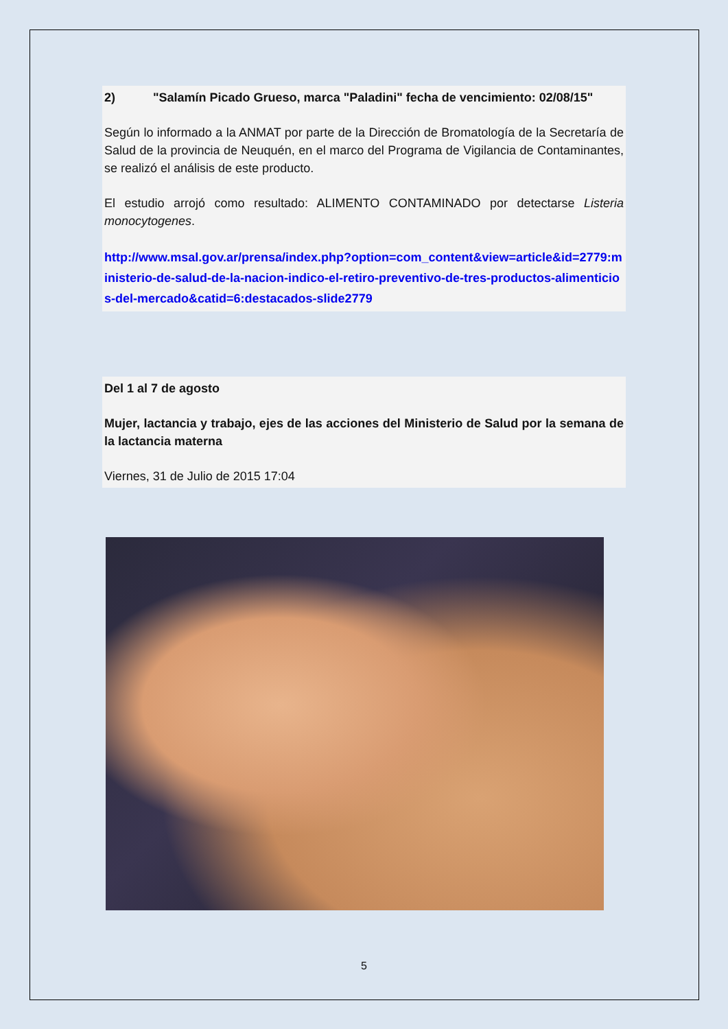2) "Salamín Picado Grueso, marca "Paladini" fecha de vencimiento: 02/08/15"
Según lo informado a la ANMAT por parte de la Dirección de Bromatología de la Secretaría de Salud de la provincia de Neuquén, en el marco del Programa de Vigilancia de Contaminantes, se realizó el análisis de este producto.
El estudio arrojó como resultado: ALIMENTO CONTAMINADO por detectarse Listeria monocytogenes.
http://www.msal.gov.ar/prensa/index.php?option=com_content&view=article&id=2779:ministerio-de-salud-de-la-nacion-indico-el-retiro-preventivo-de-tres-productos-alimenticios-del-mercado&catid=6:destacados-slide2779
Del 1 al 7 de agosto
Mujer, lactancia y trabajo, ejes de las acciones del Ministerio de Salud por la semana de la lactancia materna
Viernes, 31 de Julio de 2015 17:04
5